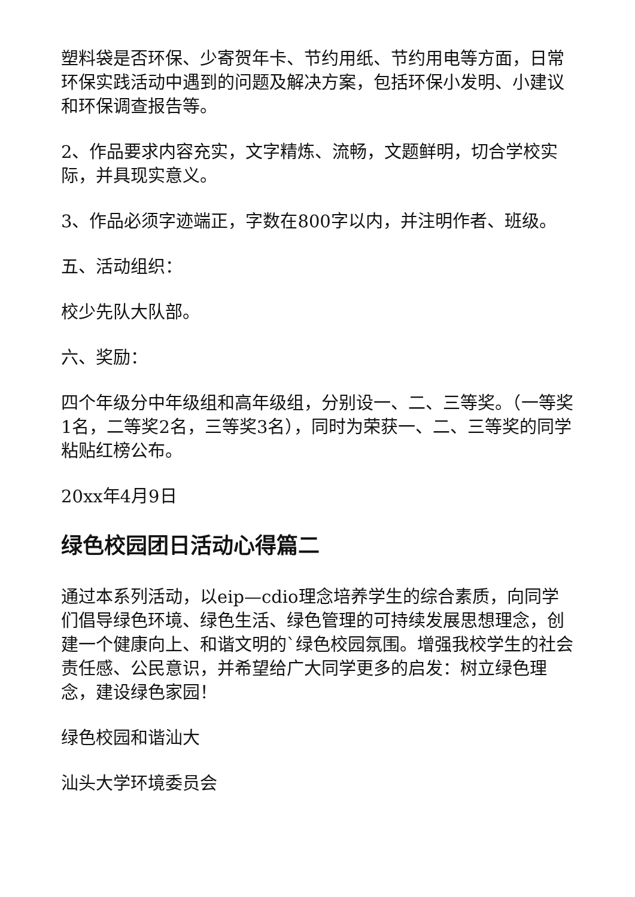塑料袋是否环保、少寄贺年卡、节约用纸、节约用电等方面，日常环保实践活动中遇到的问题及解决方案，包括环保小发明、小建议和环保调查报告等。
2、作品要求内容充实，文字精炼、流畅，文题鲜明，切合学校实际，并具现实意义。
3、作品必须字迹端正，字数在800字以内，并注明作者、班级。
五、活动组织：
校少先队大队部。
六、奖励：
四个年级分中年级组和高年级组，分别设一、二、三等奖。（一等奖1名，二等奖2名，三等奖3名），同时为荣获一、二、三等奖的同学粘贴红榜公布。
20xx年4月9日
绿色校园团日活动心得篇二
通过本系列活动，以eip—cdio理念培养学生的综合素质，向同学们倡导绿色环境、绿色生活、绿色管理的可持续发展思想理念，创建一个健康向上、和谐文明的`绿色校园氛围。增强我校学生的社会责任感、公民意识，并希望给广大同学更多的启发：树立绿色理念，建设绿色家园！
绿色校园和谐汕大
汕头大学环境委员会